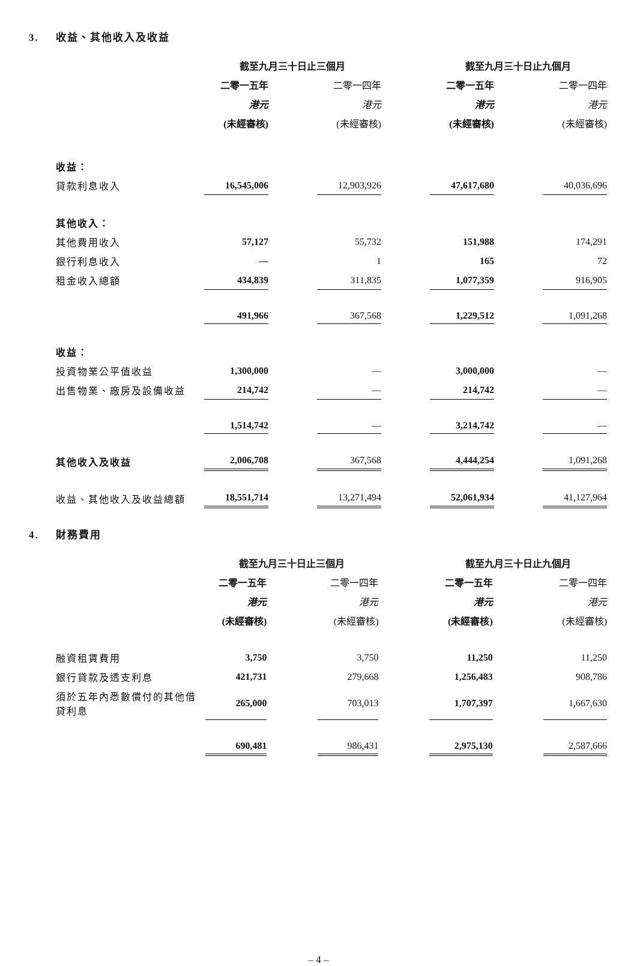3. 收益、其他收入及收益
| | 截至九月三十日止三個月 | | | | 截至九月三十日止九個月 | | |
| --- | --- | --- | --- | --- | --- | --- | --- |
| | 二零一五年 | | 二零一四年 | | 二零一五年 | | 二零一四年 |
| | 港元 | | 港元 | | 港元 | | 港元 |
| | (未經審核) | | (未經審核) | | (未經審核) | | (未經審核) |
| 收益： | | | | | | | |
| 貸款利息收入 | 16,545,006 | | 12,903,926 | | 47,617,680 | | 40,036,696 |
| 其他收入： | | | | | | | |
| 其他費用收入 | 57,127 | | 55,732 | | 151,988 | | 174,291 |
| 銀行利息收入 | — | | 1 | | 165 | | 72 |
| 租金收入總額 | 434,839 | | 311,835 | | 1,077,359 | | 916,905 |
| | 491,966 | | 367,568 | | 1,229,512 | | 1,091,268 |
| 收益： | | | | | | | |
| 投資物業公平值收益 | 1,300,000 | | — | | 3,000,000 | | — |
| 出售物業、廠房及設備收益 | 214,742 | | — | | 214,742 | | — |
| | 1,514,742 | | — | | 3,214,742 | | — |
| 其他收入及收益 | 2,006,708 | | 367,568 | | 4,444,254 | | 1,091,268 |
| 收益、其他收入及收益總額 | 18,551,714 | | 13,271,494 | | 52,061,934 | | 41,127,964 |
4. 財務費用
| | 截至九月三十日止三個月 | | | | 截至九月三十日止九個月 | | |
| --- | --- | --- | --- | --- | --- | --- | --- |
| | 二零一五年 | | 二零一四年 | | 二零一五年 | | 二零一四年 |
| | 港元 | | 港元 | | 港元 | | 港元 |
| | (未經審核) | | (未經審核) | | (未經審核) | | (未經審核) |
| 融資租賃費用 | 3,750 | | 3,750 | | 11,250 | | 11,250 |
| 銀行貸款及透支利息 | 421,731 | | 279,668 | | 1,256,483 | | 908,786 |
| 須於五年內悉數償付的其他借貸利息 | 265,000 | | 703,013 | | 1,707,397 | | 1,667,630 |
| | 690,481 | | 986,431 | | 2,975,130 | | 2,587,666 |
– 4 –